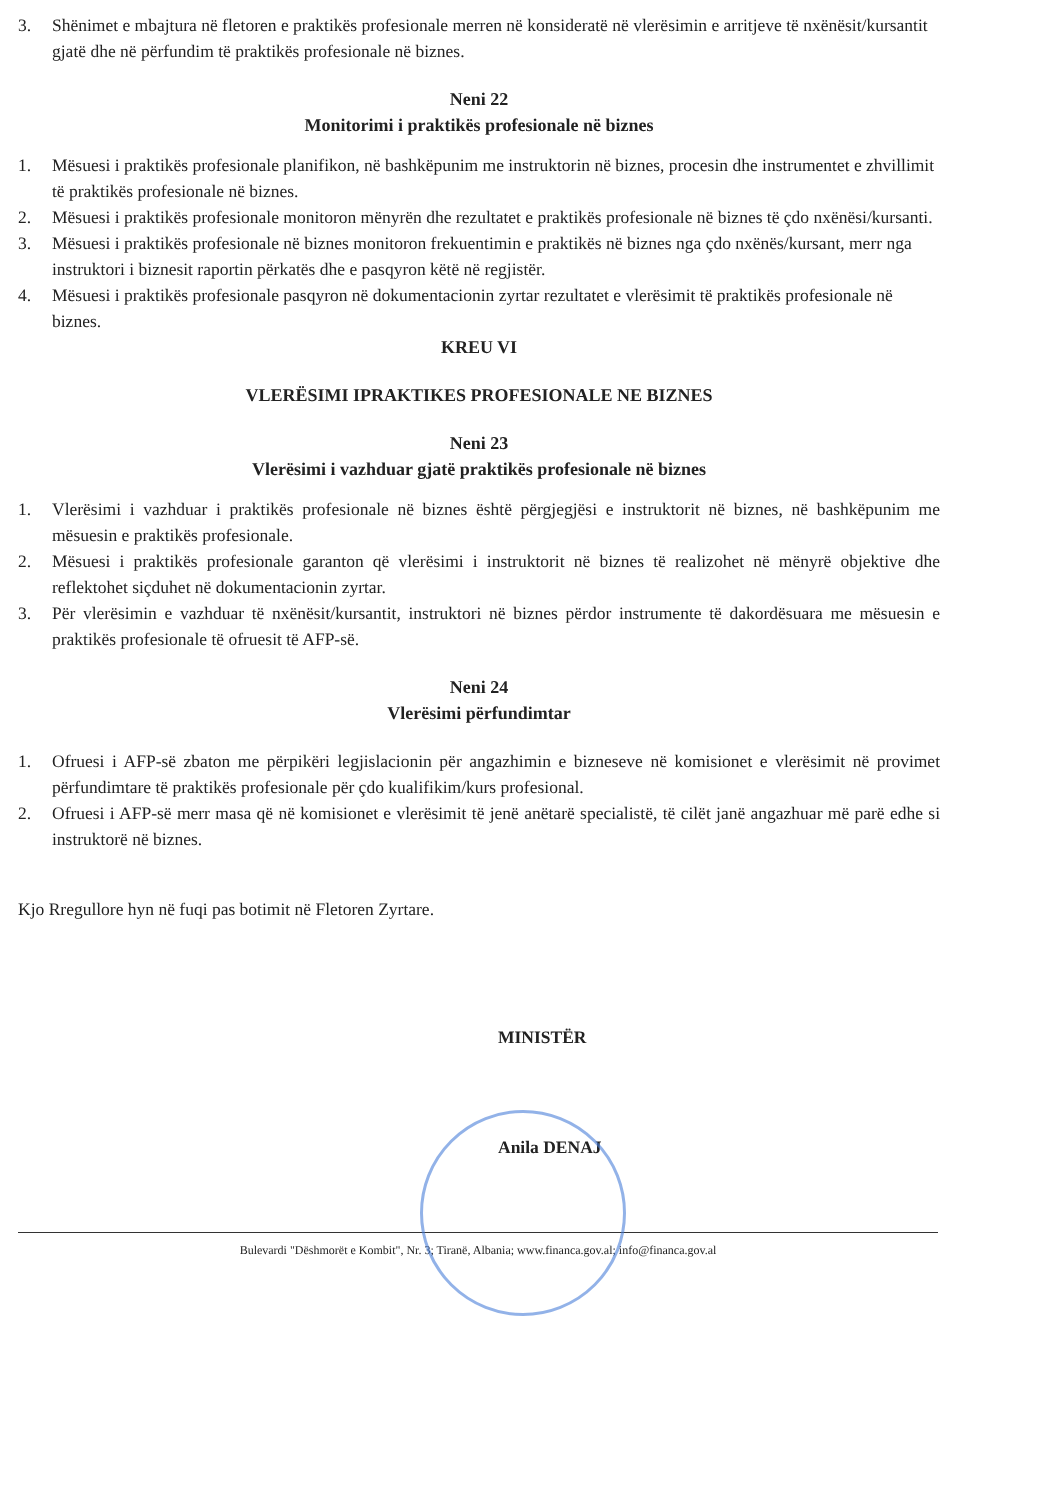3. Shënimet e mbajtura në fletoren e praktikës profesionale merren në konsideratë në vlerësimin e arritjeve të nxënësit/kursantit gjatë dhe në përfundim të praktikës profesionale në biznes.
Neni 22
Monitorimi i praktikës profesionale në biznes
1. Mësuesi i praktikës profesionale planifikon, në bashkëpunim me instruktorin në biznes, procesin dhe instrumentet e zhvillimit të praktikës profesionale në biznes.
2. Mësuesi i praktikës profesionale monitoron mënyrën dhe rezultatet e praktikës profesionale në biznes të çdo nxënësi/kursanti.
3. Mësuesi i praktikës profesionale në biznes monitoron frekuentimin e praktikës në biznes nga çdo nxënës/kursant, merr nga instruktori i biznesit raportin përkatës dhe e pasqyron këtë në regjistër.
4. Mësuesi i praktikës profesionale pasqyron në dokumentacionin zyrtar rezultatet e vlerësimit të praktikës profesionale në biznes.
KREU VI
VLERËSIMI IPRAKTIKES PROFESIONALE NE BIZNES
Neni 23
Vlerësimi i vazhduar gjatë praktikës profesionale në biznes
1. Vlerësimi i vazhduar i praktikës profesionale në biznes është përgjegjësi e instruktorit në biznes, në bashkëpunim me mësuesin e praktikës profesionale.
2. Mësuesi i praktikës profesionale garanton që vlerësimi i instruktorit në biznes të realizohet në mënyrë objektive dhe reflektohet siçduhet në dokumentacionin zyrtar.
3. Për vlerësimin e vazhduar të nxënësit/kursantit, instruktori në biznes përdor instrumente të dakordësuara me mësuesin e praktikës profesionale të ofruesit të AFP-së.
Neni 24
Vlerësimi përfundimtar
1. Ofruesi i AFP-së zbaton me përpikëri legjislacionin për angazhimin e bizneseve në komisionet e vlerësimit në provimet përfundimtare të praktikës profesionale për çdo kualifikim/kurs profesional.
2. Ofruesi i AFP-së merr masa që në komisionet e vlerësimit të jenë anëtarë specialistë, të cilët janë angazhuar më parë edhe si instruktorë në biznes.
Kjo Rregullore hyn në fuqi pas botimit në Fletoren Zyrtare.
MINISTËR
Anila DENAJ
Bulevardi "Dëshmorët e Kombit", Nr. 3; Tiranë, Albania; www.financa.gov.al; info@financa.gov.al